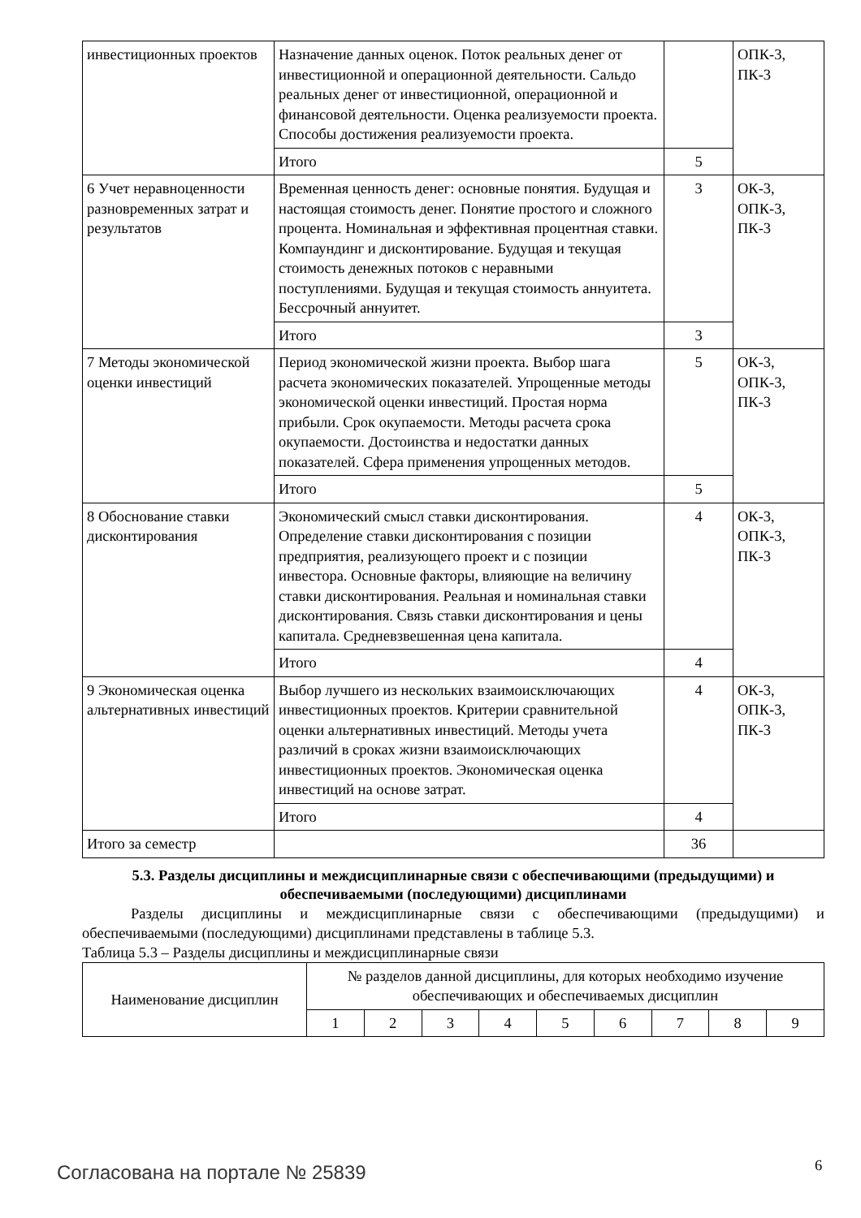| инвестиционных проектов | Назначение данных оценок. Поток реальных денег от инвестиционной и операционной деятельности. Сальдо реальных денег от инвестиционной, операционной и финансовой деятельности. Оценка реализуемости проекта. Способы достижения реализуемости проекта. | | ОПК-3, ПК-3 |
| | Итого | 5 | |
| 6 Учет неравноценности разновременных затрат и результатов | Временная ценность денег: основные понятия. Будущая и настоящая стоимость денег. Понятие простого и сложного процента. Номинальная и эффективная процентная ставки. Компаундинг и дисконтирование. Будущая и текущая стоимость денежных потоков с неравными поступлениями. Будущая и текущая стоимость аннуитета. Бессрочный аннуитет. | 3 | ОК-3, ОПК-3, ПК-3 |
| | Итого | 3 | |
| 7 Методы экономической оценки инвестиций | Период экономической жизни проекта. Выбор шага расчета экономических показателей. Упрощенные методы экономической оценки инвестиций. Простая норма прибыли. Срок окупаемости. Методы расчета срока окупаемости. Достоинства и недостатки данных показателей. Сфера применения упрощенных методов. | 5 | ОК-3, ОПК-3, ПК-3 |
| | Итого | 5 | |
| 8 Обоснование ставки дисконтирования | Экономический смысл ставки дисконтирования. Определение ставки дисконтирования с позиции предприятия, реализующего проект и с позиции инвестора. Основные факторы, влияющие на величину ставки дисконтирования. Реальная и номинальная ставки дисконтирования. Связь ставки дисконтирования и цены капитала. Средневзвешенная цена капитала. | 4 | ОК-3, ОПК-3, ПК-3 |
| | Итого | 4 | |
| 9 Экономическая оценка альтернативных инвестиций | Выбор лучшего из нескольких взаимоисключающих инвестиционных проектов. Критерии сравнительной оценки альтернативных инвестиций. Методы учета различий в сроках жизни взаимоисключающих инвестиционных проектов. Экономическая оценка инвестиций на основе затрат. | 4 | ОК-3, ОПК-3, ПК-3 |
| | Итого | 4 | |
| Итого за семестр | | 36 | |
5.3. Разделы дисциплины и междисциплинарные связи с обеспечивающими (предыдущими) и обеспечиваемыми (последующими) дисциплинами
Разделы дисциплины и междисциплинарные связи с обеспечивающими (предыдущими) и обеспечиваемыми (последующими) дисциплинами представлены в таблице 5.3.
Таблица 5.3 – Разделы дисциплины и междисциплинарные связи
| Наименование дисциплин | № разделов данной дисциплины, для которых необходимо изучение обеспечивающих и обеспечиваемых дисциплин | | | | | | | | |
| --- | --- | --- | --- | --- | --- | --- | --- | --- | --- |
| | 1 | 2 | 3 | 4 | 5 | 6 | 7 | 8 | 9 |
Согласована на портале № 25839 6